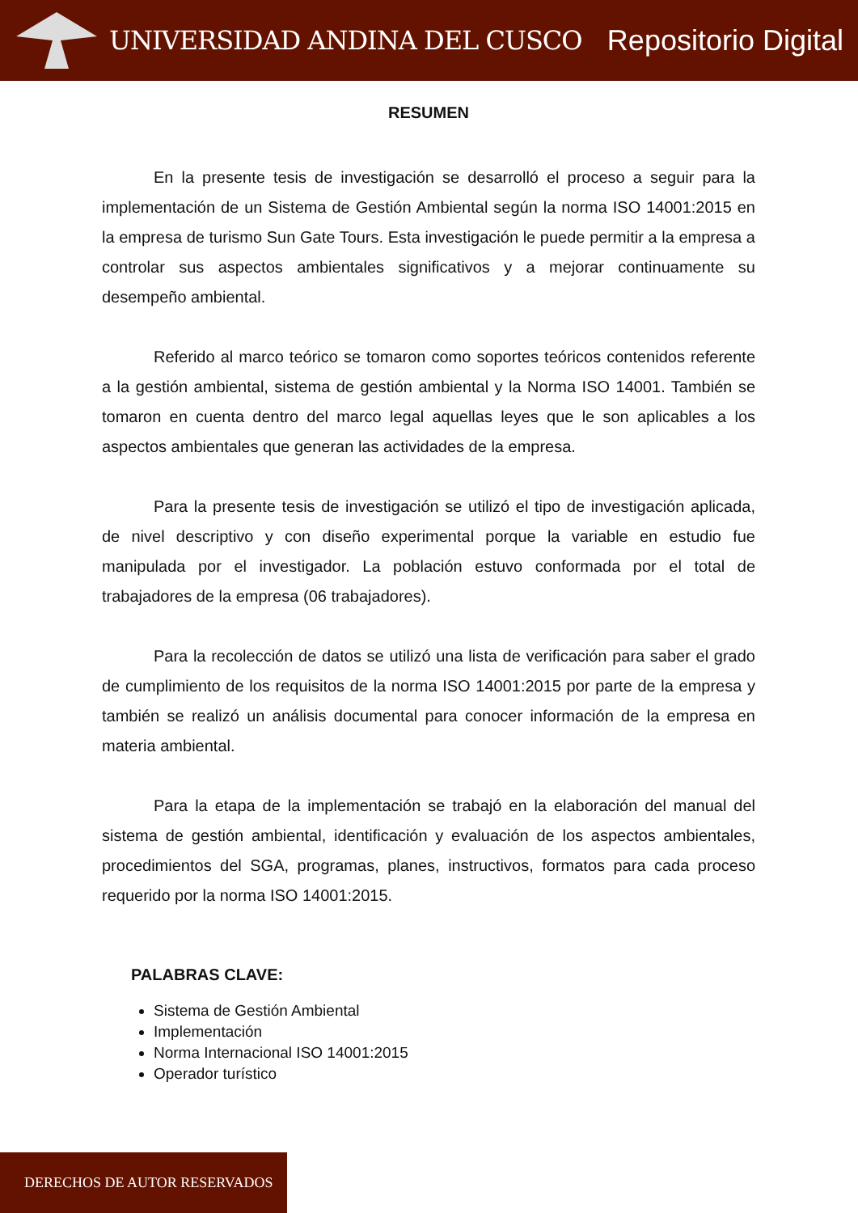UNIVERSIDAD ANDINA DEL CUSCO Repositorio Digital
RESUMEN
En la presente tesis de investigación se desarrolló el proceso a seguir para la implementación de un Sistema de Gestión Ambiental según la norma ISO 14001:2015 en la empresa de turismo Sun Gate Tours. Esta investigación le puede permitir a la empresa a controlar sus aspectos ambientales significativos y a mejorar continuamente su desempeño ambiental.
Referido al marco teórico se tomaron como soportes teóricos contenidos referente a la gestión ambiental, sistema de gestión ambiental y la Norma ISO 14001. También se tomaron en cuenta dentro del marco legal aquellas leyes que le son aplicables a los aspectos ambientales que generan las actividades de la empresa.
Para la presente tesis de investigación se utilizó el tipo de investigación aplicada, de nivel descriptivo y con diseño experimental porque la variable en estudio fue manipulada por el investigador. La población estuvo conformada por el total de trabajadores de la empresa (06 trabajadores).
Para la recolección de datos se utilizó una lista de verificación para saber el grado de cumplimiento de los requisitos de la norma ISO 14001:2015 por parte de la empresa y también se realizó un análisis documental para conocer información de la empresa en materia ambiental.
Para la etapa de la implementación se trabajó en la elaboración del manual del sistema de gestión ambiental, identificación y evaluación de los aspectos ambientales, procedimientos del SGA, programas, planes, instructivos, formatos para cada proceso requerido por la norma ISO 14001:2015.
PALABRAS CLAVE:
Sistema de Gestión Ambiental
Implementación
Norma Internacional ISO 14001:2015
Operador turístico
DERECHOS DE AUTOR RESERVADOS